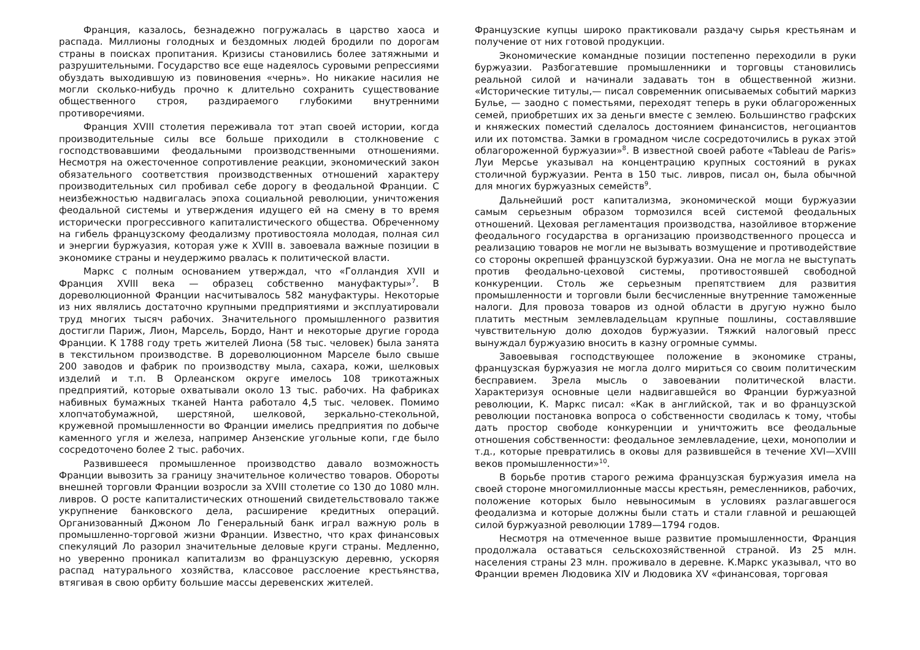Франция, казалось, безнадежно погружалась в царство хаоса и распада. Миллионы голодных и бездомных людей бродили по дорогам страны в поисках пропитания. Кризисы становились более затяжными и разрушительными. Государство все еще надеялось суровыми репрессиями обуздать выходившую из повиновения «чернь». Но никакие насилия не могли сколько-нибудь прочно к длительно сохранить существование общественного строя, раздираемого глубокими внутренними противоречиями.
Франция XVIII столетия переживала тот этап своей истории, когда производительные силы все больше приходили в столкновение с господствовавшими феодальными производственными отношениями. Несмотря на ожесточенное сопротивление реакции, экономический закон обязательного соответствия производственных отношений характеру производительных сил пробивал себе дорогу в феодальной Франции. С неизбежностью надвигалась эпоха социальной революции, уничтожения феодальной системы и утверждения идущего ей на смену в то время исторически прогрессивного капиталистического общества. Обреченному на гибель французскому феодализму противостояла молодая, полная сил и энергии буржуазия, которая уже к XVIII в. завоевала важные позиции в экономике страны и неудержимо рвалась к политической власти.
Маркс с полным основанием утверждал, что «Голландия XVII и Франция XVIII века — образец собственно мануфактуры»<sup>7</sup>. В дореволюционной Франции насчитывалось 582 мануфактуры. Некоторые из них являлись достаточно крупными предприятиями и эксплуатировали труд многих тысяч рабочих. Значительного промышленного развития достигли Париж, Лион, Марсель, Бордо, Нант и некоторые другие города Франции. К 1788 году треть жителей Лиона (58 тыс. человек) была занята в текстильном производстве. В дореволюционном Марселе было свыше 200 заводов и фабрик по производству мыла, сахара, кожи, шелковых изделий и т.п. В Орлеанском округе имелось 108 трикотажных предприятий, которые охватывали около 13 тыс. рабочих. На фабриках набивных бумажных тканей Нанта работало 4,5 тыс. человек. Помимо хлопчатобумажной, шерстяной, шелковой, зеркально-стекольной, кружевной промышленности во Франции имелись предприятия по добыче каменного угля и железа, например Анзенские угольные копи, где было сосредоточено более 2 тыс. рабочих.
Развившееся промышленное производство давало возможность Франции вывозить за границу значительное количество товаров. Обороты внешней торговли Франции возросли за XVIII столетие со 130 до 1080 млн. ливров. О росте капиталистических отношений свидетельствовало также укрупнение банковского дела, расширение кредитных операций. Организованный Джоном Ло Генеральный банк играл важную роль в промышленно-торговой жизни Франции. Известно, что крах финансовых спекуляций Ло разорил значительные деловые круги страны. Медленно, но уверенно проникал капитализм во французскую деревню, ускоряя распад натурального хозяйства, классовое расслоение крестьянства, втягивая в свою орбиту большие массы деревенских жителей.
Французские купцы широко практиковали раздачу сырья крестьянам и получение от них готовой продукции.
Экономические командные позиции постепенно переходили в руки буржуазии. Разбогатевшие промышленники и торговцы становились реальной силой и начинали задавать тон в общественной жизни. «Исторические титулы,— писал современник описываемых событий маркиз Булье, — заодно с поместьями, переходят теперь в руки облагороженных семей, приобретших их за деньги вместе с землею. Большинство графских и княжеских поместий сделалось достоянием финансистов, негоциантов или их потомства. Замки в громадном числе сосредоточились в руках этой облагороженной буржуазии»<sup>8</sup>. В известной своей работе «Tableau de Paris» Луи Мерсье указывал на концентрацию крупных состояний в руках столичной буржуазии. Рента в 150 тыс. ливров, писал он, была обычной для многих буржуазных семейств<sup>9</sup>.
Дальнейший рост капитализма, экономической мощи буржуазии самым серьезным образом тормозился всей системой феодальных отношений. Цеховая регламентация производства, назойливое вторжение феодального государства в организацию производственного процесса и реализацию товаров не могли не вызывать возмущение и противодействие со стороны окрепшей французской буржуазии. Она не могла не выступать против феодально-цеховой системы, противостоявшей свободной конкуренции. Столь же серьезным препятствием для развития промышленности и торговли были бесчисленные внутренние таможенные налоги. Для провоза товаров из одной области в другую нужно было платить местным землевладельцам крупные пошлины, составлявшие чувствительную долю доходов буржуазии. Тяжкий налоговый пресс вынуждал буржуазию вносить в казну огромные суммы.
Завоевывая господствующее положение в экономике страны, французская буржуазия не могла долго мириться со своим политическим бесправием. Зрела мысль о завоевании политической власти. Характеризуя основные цели надвигавшейся во Франции буржуазной революции, К. Маркс писал: «Как в английской, так и во французской революции постановка вопроса о собственности сводилась к тому, чтобы дать простор свободе конкуренции и уничтожить все феодальные отношения собственности: феодальное землевладение, цехи, монополии и т.д., которые превратились в оковы для развившейся в течение XVI—XVIII веков промышленности»<sup>10</sup>.
В борьбе против старого режима французская буржуазия имела на своей стороне многомиллионные массы крестьян, ремесленников, рабочих, положение которых было невыносимым в условиях разлагавшегося феодализма и которые должны были стать и стали главной и решающей силой буржуазной революции 1789—1794 годов.
Несмотря на отмеченное выше развитие промышленности, Франция продолжала оставаться сельскохозяйственной страной. Из 25 млн. населения страны 23 млн. проживало в деревне. К.Маркс указывал, что во Франции времен Людовика XIV и Людовика XV «финансовая, торговая